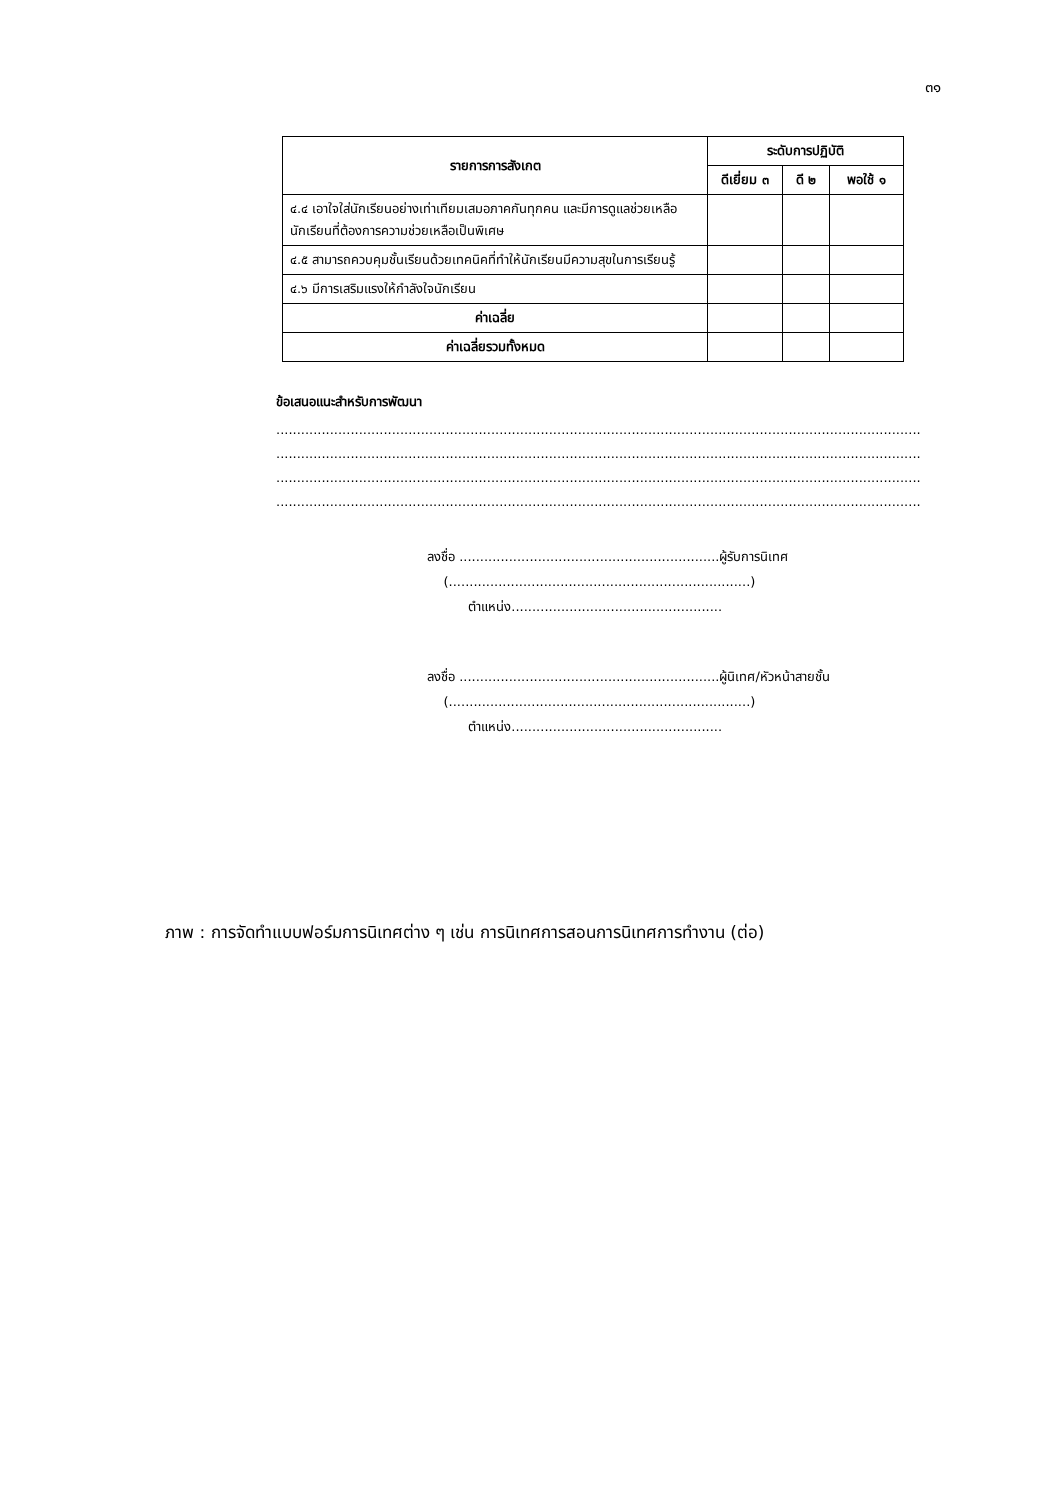๓๑
| รายการการสังเกต | ระดับการปฏิบัติ | | |
| --- | --- | --- | --- |
| | ดีเยี่ยม ๓ | ดี ๒ | พอใช้ ๑ |
| ๔.๔ เอาใจใส่นักเรียนอย่างเท่าเทียมเสมอภาคกันทุกคน และมีการดูแลช่วยเหลือนักเรียนที่ต้องการความช่วยเหลือเป็นพิเศษ | | | |
| ๔.๕ สามารถควบคุมชั้นเรียนด้วยเทคนิคที่ทำให้นักเรียนมีความสุขในการเรียนรู้ | | | |
| ๔.๖ มีการเสริมแรงให้กำลังใจนักเรียน | | | |
| ค่าเฉลี่ย | | | |
| ค่าเฉลี่ยรวมทั้งหมด | | | |
ข้อเสนอแนะสำหรับการพัฒนา
................................................................................................................................................................................
................................................................................................................................................................................
................................................................................................................................................................................
................................................................................................................................................................................
ลงชื่อ ...............................................................ผู้รับการนิเทศ
(.........................................................................)
ตำแหน่ง...................................................
ลงชื่อ ...............................................................ผู้นิเทศ/หัวหน้าสายชั้น
(.........................................................................)
ตำแหน่ง...................................................
ภาพ : การจัดทำแบบฟอร์มการนิเทศต่าง ๆ เช่น การนิเทศการสอนการนิเทศการทำงาน (ต่อ)